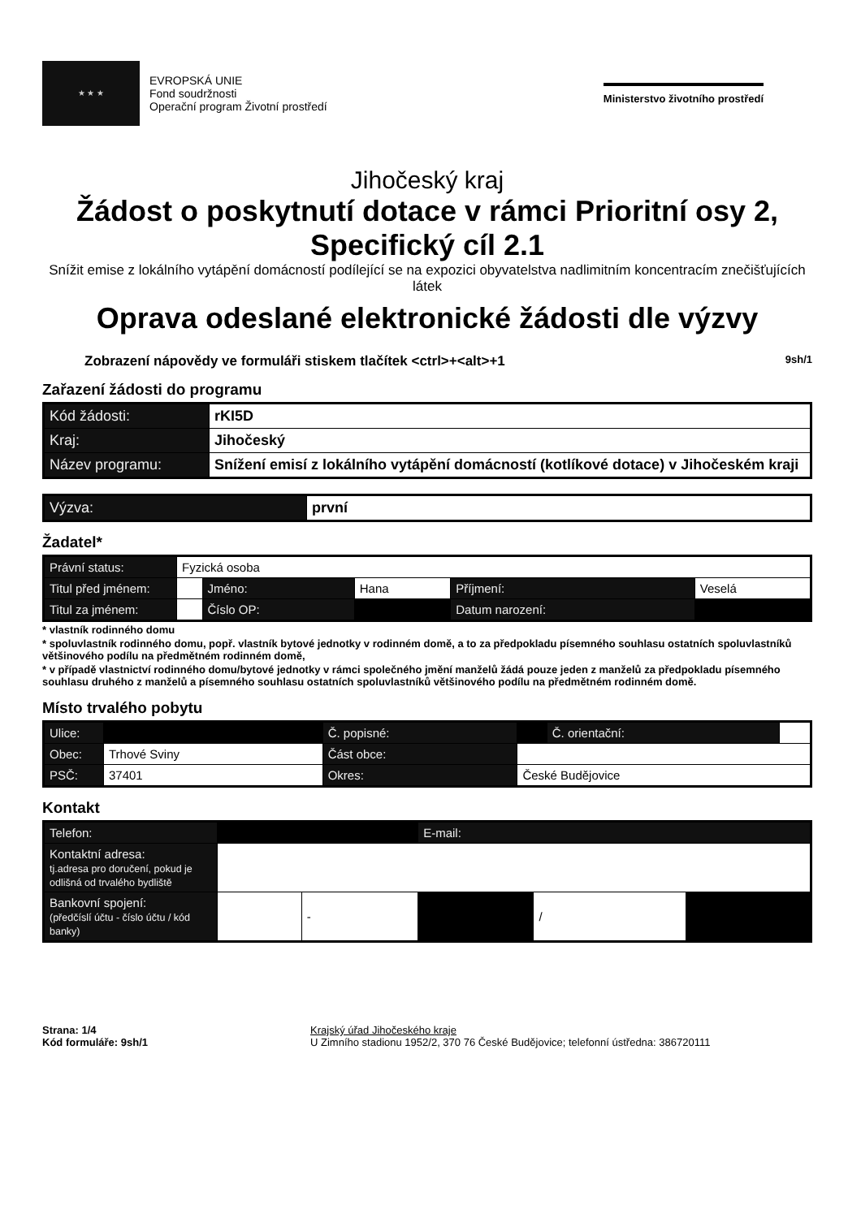★ ★ ★
EVROPSKÁ UNIE
Fond soudržnosti
Operační program Životní prostředí
Ministerstvo životního prostředí
Jihočeský kraj
Žádost o poskytnutí dotace v rámci Prioritní osy 2,
Specifický cíl 2.1
Snížit emise z lokálního vytápění domácností podílející se na expozici obyvatelstva nadlimitním koncentracím znečišťujících látek
Oprava odeslané elektronické žádosti dle výzvy
Zobrazení nápovědy ve formuláři stiskem tlačítek <ctrl>+<alt>+1 9sh/1
Zařazení žádosti do programu
| Kód žádosti: | rKI5D |
| Kraj: | Jihočeský |
| Název programu: | Snížení emisí z lokálního vytápění domácností (kotlíkové dotace) v Jihočeském kraji |
| Výzva: | první |
Žadatel*
| Právní status: | Fyzická osoba | | | | |
| Titul před jménem: | | Jméno: | Hana | Příjmení: | Veselá |
| Titul za jménem: | | Číslo OP: | | Datum narození: | |
* vlastník rodinného domu
* spoluvlastník rodinného domu, popř. vlastník bytové jednotky v rodinném domě, a to za předpokladu písemného souhlasu ostatních spoluvlastníků většinového podílu na předmětném rodinném domě,
* v případě vlastnictví rodinného domu/bytové jednotky v rámci společného jmění manželů žádá pouze jeden z manželů za předpokladu písemného souhlasu druhého z manželů a písemného souhlasu ostatních spoluvlastníků většinového podílu na předmětném rodinném domě.
Místo trvalého pobytu
| Ulice: | | Č. popisné: | | Č. orientační: | |
| Obec: | Trhové Sviny | Část obce: | | | |
| PSČ: | 37401 | Okres: | České Budějovice | | |
Kontakt
| Telefon: | | | E-mail: | | |
| Kontaktní adresa: tj.adresa pro doručení, pokud je odlišná od trvalého bydliště | | | | | |
| Bankovní spojení: (předčíslí účtu - číslo účtu / kód banky) | | - | | / | |
Strana: 1/4
Kód formuláře: 9sh/1
Krajský úřad Jihočeského kraje
U Zimního stadionu 1952/2, 370 76 České Budějovice; telefonní ústředna: 386720111